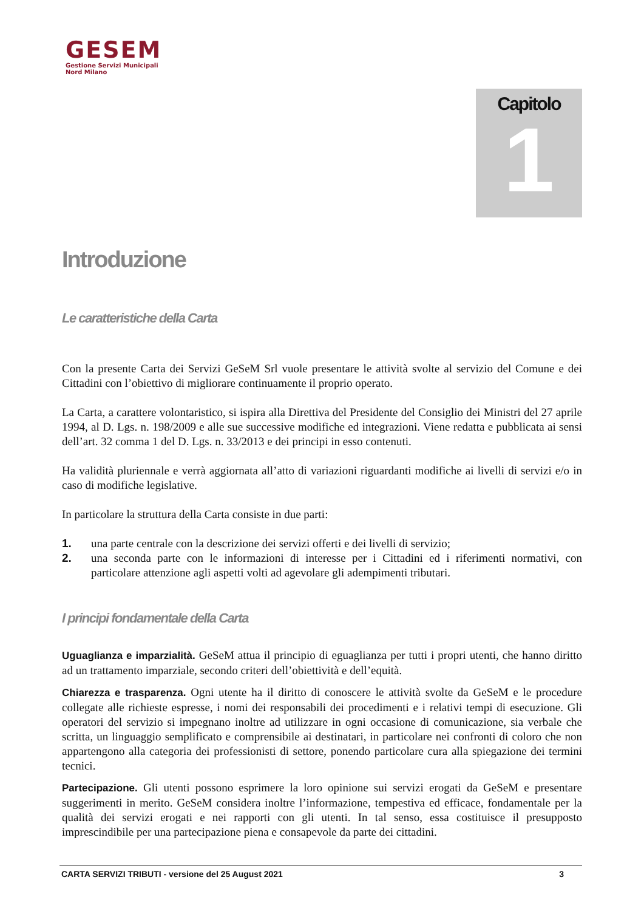GESEM
Gestione Servizi Municipali
Nord Milano
Capitolo
1
Introduzione
Le caratteristiche della Carta
Con la presente Carta dei Servizi GeSeM Srl vuole presentare le attività svolte al servizio del Comune e dei Cittadini con l’obiettivo di migliorare continuamente il proprio operato.
La Carta, a carattere volontaristico, si ispira alla Direttiva del Presidente del Consiglio dei Ministri del 27 aprile 1994, al D. Lgs. n. 198/2009 e alle sue successive modifiche ed integrazioni. Viene redatta e pubblicata ai sensi dell’art. 32 comma 1 del D. Lgs. n. 33/2013 e dei principi in esso contenuti.
Ha validità pluriennale e verrà aggiornata all’atto di variazioni riguardanti modifiche ai livelli di servizi e/o in caso di modifiche legislative.
In particolare la struttura della Carta consiste in due parti:
1. una parte centrale con la descrizione dei servizi offerti e dei livelli di servizio;
2. una seconda parte con le informazioni di interesse per i Cittadini ed i riferimenti normativi, con particolare attenzione agli aspetti volti ad agevolare gli adempimenti tributari.
I principi fondamentale della Carta
Uguaglianza e imparzialità. GeSeM attua il principio di eguaglianza per tutti i propri utenti, che hanno diritto ad un trattamento imparziale, secondo criteri dell’obiettività e dell’equità.
Chiarezza e trasparenza. Ogni utente ha il diritto di conoscere le attività svolte da GeSeM e le procedure collegate alle richieste espresse, i nomi dei responsabili dei procedimenti e i relativi tempi di esecuzione. Gli operatori del servizio si impegnano inoltre ad utilizzare in ogni occasione di comunicazione, sia verbale che scritta, un linguaggio semplificato e comprensibile ai destinatari, in particolare nei confronti di coloro che non appartengono alla categoria dei professionisti di settore, ponendo particolare cura alla spiegazione dei termini tecnici.
Partecipazione. Gli utenti possono esprimere la loro opinione sui servizi erogati da GeSeM e presentare suggerimenti in merito. GeSeM considera inoltre l’informazione, tempestiva ed efficace, fondamentale per la qualità dei servizi erogati e nei rapporti con gli utenti. In tal senso, essa costituisce il presupposto imprescindibile per una partecipazione piena e consapevole da parte dei cittadini.
CARTA SERVIZI TRIBUTI - versione del 25 August 2021 3